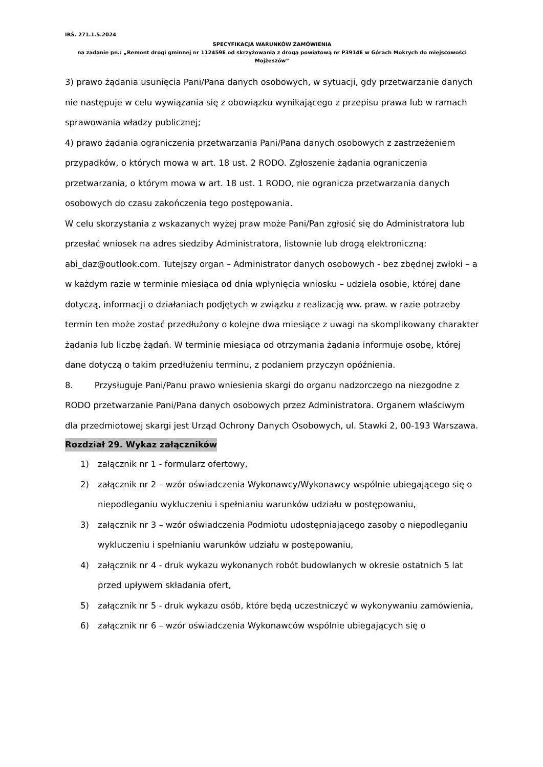IRŚ. 271.1.5.2024
SPECYFIKACJA WARUNKÓW ZAMÓWIENIA
na zadanie pn.: „Remont drogi gminnej nr 112459E od skrzyżowania z drogą powiatową nr P3914E w Górach Mokrych do miejscowości Mojżeszów”
3) prawo żądania usunięcia Pani/Pana danych osobowych, w sytuacji, gdy przetwarzanie danych nie następuje w celu wywiązania się z obowiązku wynikającego z przepisu prawa lub w ramach sprawowania władzy publicznej;
4) prawo żądania ograniczenia przetwarzania Pani/Pana danych osobowych z zastrzeżeniem przypadków, o których mowa w art. 18 ust. 2 RODO. Zgłoszenie żądania ograniczenia przetwarzania, o którym mowa w art. 18 ust. 1 RODO, nie ogranicza przetwarzania danych osobowych do czasu zakończenia tego postępowania.
W celu skorzystania z wskazanych wyżej praw może Pani/Pan zgłosić się do Administratora lub przesłać wniosek na adres siedziby Administratora, listownie lub drogą elektroniczną: abi_daz@outlook.com. Tutejszy organ – Administrator danych osobowych - bez zbędnej zwłoki – a w każdym razie w terminie miesiąca od dnia wpłynięcia wniosku – udziela osobie, której dane dotyczą, informacji o działaniach podjętych w związku z realizacją ww. praw. w razie potrzeby termin ten może zostać przedłużony o kolejne dwa miesiące z uwagi na skomplikowany charakter żądania lub liczbę żądań. W terminie miesiąca od otrzymania żądania informuje osobę, której dane dotyczą o takim przedłużeniu terminu, z podaniem przyczyn opóźnienia.
8. Przysługuje Pani/Panu prawo wniesienia skargi do organu nadzorczego na niezgodne z RODO przetwarzanie Pani/Pana danych osobowych przez Administratora. Organem właściwym dla przedmiotowej skargi jest Urząd Ochrony Danych Osobowych, ul. Stawki 2, 00-193 Warszawa.
Rozdział 29. Wykaz załączników
1) załącznik nr 1 - formularz ofertowy,
2) załącznik nr 2 – wzór oświadczenia Wykonawcy/Wykonawcy wspólnie ubiegającego się o niepodleganiu wykluczeniu i spełnianiu warunków udziału w postępowaniu,
3) załącznik nr 3 – wzór oświadczenia Podmiotu udostępniającego zasoby o niepodleganiu wykluczeniu i spełnianiu warunków udziału w postępowaniu,
4) załącznik nr 4 - druk wykazu wykonanych robót budowlanych w okresie ostatnich 5 lat przed upływem składania ofert,
5) załącznik nr 5 - druk wykazu osób, które będą uczestniczyć w wykonywaniu zamówienia,
6) załącznik nr 6 – wzór oświadczenia Wykonawców wspólnie ubiegających się o